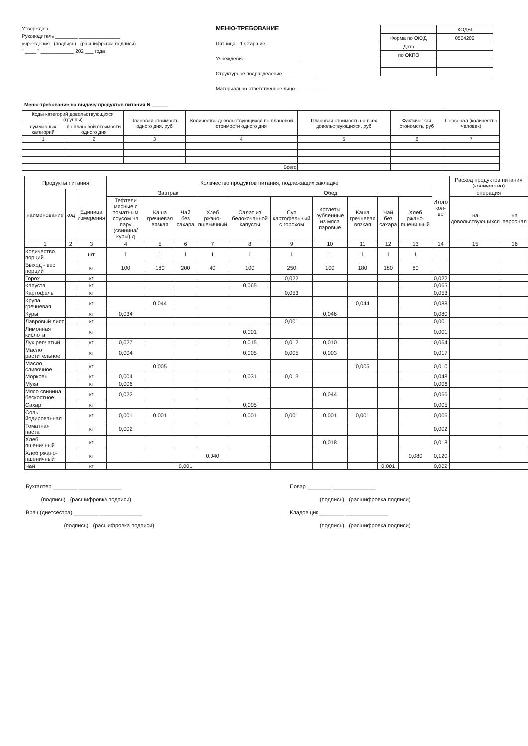Утверждаю
Руководитель ________ _______________
учреждения (подпись) (расшифровка подписи)
" ____ " ____________ 202 ___ года
МЕНЮ-ТРЕБОВАНИЕ
Пятница - 1 Старшие
Учреждение ____________________
Структурное подразделение ____________
Материально ответственное лицо __________
| | КОДЫ |
| Форма по ОКУД | 0504202 |
| Дата | |
| по ОКПО | |
Меню-требование на выдачу продуктов питания N ______
| Коды категорий довольствующихся (группы) | | Плановая стоимость одного дня, руб | Количество довольствующихся по плановой стоимости одного дня | Плановая стоимость на всех довольствующихся, руб | Фактическая стоиомсть, руб | Персонал (количество человек) |
| --- | --- | --- | --- | --- | --- | --- |
| суммарных категорий | по плановой стоимости одного дня | | | | | |
| 1 | 2 | 3 | 4 | 5 | 6 | 7 |
| Всего | | | | | | |
| Продукты питания | | | Количество продуктов питания, подлежащих закладке | | | | | | | | | | Итого кол-во | Расход продуктов питания (количество) | |
| --- | --- | --- | --- | --- | --- | --- | --- | --- | --- | --- | --- | --- | --- | --- | --- |
| наименование | код | Единица измерения | Завтрак | | | | Обед | | | | | | | операция | |
| | | | Тефтели мясные с томатным соусом на пару (свинина/куры) д | Каша гречневая вязкая | Чай без сахара | Хлеб ржано-пшеничный | Салат из белокочанной капусты | Суп картофельный с горохом | Котлеты рубленные из мяса паровые | Каша гречневая вязкая | Чай без сахара | Хлеб ржано-пшеничный | | на довольствующихся | на персонал |
| 1 | 2 | 3 | 4 | 5 | 6 | 7 | 8 | 9 | 10 | 11 | 12 | 13 | 14 | 15 | 16 |
| Количество порций | | шт | 1 | 1 | 1 | 1 | 1 | 1 | 1 | 1 | 1 | 1 | | | |
| Выход - вес порций | | кг | 100 | 180 | 200 | 40 | 100 | 250 | 100 | 180 | 180 | 80 | | | |
| Горох | | кг | | | | | | 0,022 | | | | | 0,022 | | |
| Капуста | | кг | | | | | 0,065 | | | | | | 0,065 | | |
| Картофель | | кг | | | | | | 0,053 | | | | | 0,053 | | |
| Крупа гречневая | | кг | | 0,044 | | | | | | 0,044 | | | 0,088 | | |
| Куры | | кг | 0,034 | | | | | | 0,046 | | | | 0,080 | | |
| Лавровый лист | | кг | | | | | | 0,001 | | | | | 0,001 | | |
| Лимонная кислота | | кг | | | | | 0,001 | | | | | | 0,001 | | |
| Лук репчатый | | кг | 0,027 | | | | 0,015 | 0,012 | 0,010 | | | | 0,064 | | |
| Масло растительное | | кг | 0,004 | | | | 0,005 | 0,005 | 0,003 | | | | 0,017 | | |
| Масло сливочное | | кг | | 0,005 | | | | | | 0,005 | | | 0,010 | | |
| Морковь | | кг | 0,004 | | | | 0,031 | 0,013 | | | | | 0,048 | | |
| Мука | | кг | 0,006 | | | | | | | | | | 0,006 | | |
| Мясо свинина бескостное | | кг | 0,022 | | | | | | 0,044 | | | | 0,066 | | |
| Сахар | | кг | | | | | 0,005 | | | | | | 0,005 | | |
| Соль йодированная | | кг | 0,001 | 0,001 | | | 0,001 | 0,001 | 0,001 | 0,001 | | | 0,006 | | |
| Томатная паста | | кг | 0,002 | | | | | | | | | | 0,002 | | |
| Хлеб пшеничный | | кг | | | | | | | 0,018 | | | | 0,018 | | |
| Хлеб ржано-пшеничный | | кг | | | | 0,040 | | | | | | 0,080 | 0,120 | | |
| Чай | | кг | | | 0,001 | | | | | | 0,001 | | 0,002 | | |
Бухгалтер ________ ______________
(подпись) (расшифровка подписи)
Врач (диетсестра) ________ ______________
(подпись) (расшифровка подписи)
Повар ________ ______________
(подпись) (расшифровка подписи)
Кладовщик ________ ______________
(подпись) (расшифровка подписи)